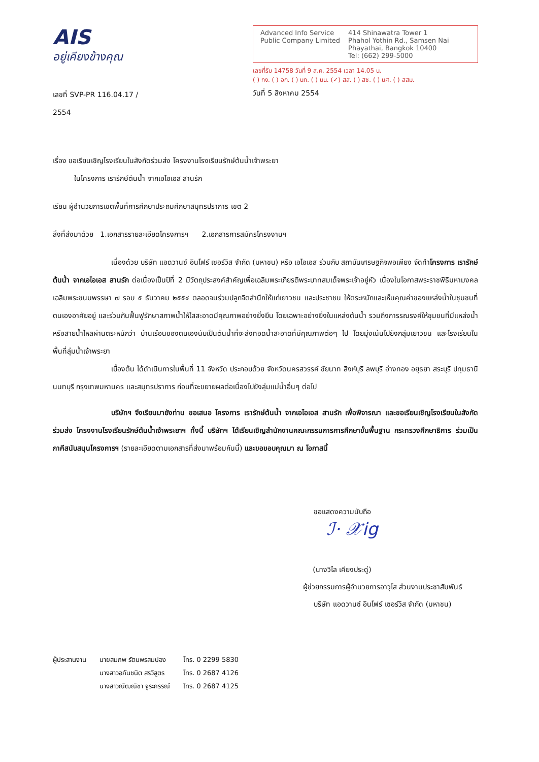AIS
อยู่เคียงข้างคุณ
เลขที่ SVP-PR 116.04.17 / 2554
Advanced Info Service
Public Company Limited
414 Shinawatra Tower 1
Phahol Yothin Rd., Samsen Nai
Phayathai, Bangkok 10400
Tel: (662) 299-5000
เลขที่รับ 14758 วันที่ 9 ส.ค. 2554 เวลา 14.05 น.
( ) กง. ( ) อก. ( ) นก. ( ) นน. (✓) สส. ( ) สช. ( ) นศ. ( ) สสม.
วันที่ 5 สิงหาคม 2554
เรื่อง ขอเรียนเชิญโรงเรียนในสังกัดร่วมส่ง โครงงานโรงเรียนรักษ์ต้นน้ำเจ้าพระยา
ในโครงการ เรารักษ์ต้นน้ำ จากเอไอเอส สานรัก
เรียน ผู้อำนวยการเขตพื้นที่การศึกษาประถมศึกษาสมุทรปราการ เขต 2
สิ่งที่ส่งมาด้วย 1.เอกสารรายละเอียดโครงการฯ 2.เอกสารการสมัครโครงงานฯ
เนื่องด้วย บริษัท แอดวานซ์ อินโฟร์ เซอร์วิส จำกัด (มหาชน) หรือ เอไอเอส ร่วมกับ สถาบันเศรษฐกิจพอเพียง จัดทำโครงการ เรารักษ์ต้นน้ำ จากเอไอเอส สานรัก ต่อเนื่องเป็นปีที่ 2 มีวัตถุประสงค์สำคัญเพื่อเฉลิมพระเกียรติพระบาทสมเด็จพระเจ้าอยู่หัว เนื่องในโอกาสพระราชพิธีมหามงคลเฉลิมพระชนมพรรษา ๗ รอบ ๕ ธันวาคม ๒๕๕๔ ตลอดจนร่วมปลูกจิตสำนึกให้แก่เยาวชน และประชาชน ให้ตระหนักและเห็นคุณค่าของแหล่งน้ำในชุมชนที่ตนเองอาศัยอยู่ และร่วมกันฟื้นฟูรักษาสภาพน้ำให้ใสสะอาดมีคุณภาพอย่างยั่งยืน โดยเฉพาะอย่างยิ่งในแหล่งต้นน้ำ รวมถึงการรณรงค์ให้ชุมชนที่มีแหล่งน้ำ หรือสายน้ำไหลผ่านตระหนักว่า บ้านเรือนของตนเองนับเป็นต้นน้ำที่จะส่งทอดน้ำสะอาดที่มีคุณภาพต่อๆ ไป โดยมุ่งเน้นไปยังกลุ่มเยาวชน และโรงเรียนในพื้นที่ลุ่มน้ำเจ้าพระยา
เบื้องต้น ได้ดำเนินการในพื้นที่ 11 จังหวัด ประกอบด้วย จังหวัดนครสวรรค์ ชัยนาท สิงห์บุรี ลพบุรี อ่างทอง อยุธยา สระบุรี ปทุมธานี นนทบุรี กรุงเทพมหานคร และสมุทรปราการ ก่อนที่จะขยายผลต่อเนื่องไปยังลุ่มแม่น้ำอื่นๆ ต่อไป
บริษัทฯ จึงเรียนมายังท่าน ขอเสนอ โครงการ เรารักษ์ต้นน้ำ จากเอไอเอส สานรัก เพื่อพิจารณา และขอเรียนเชิญโรงเรียนในสังกัดร่วมส่ง โครงงานโรงเรียนรักษ์ต้นน้ำเจ้าพระยาฯ ทั้งนี้ บริษัทฯ ได้เรียนเชิญสำนักงานคณะกรรมการการศึกษาขั้นพื้นฐาน กระทรวงศึกษาธิการ ร่วมเป็นภาคีสนับสนุนโครงการฯ (รายละเอียดตามเอกสารที่ส่งมาพร้อมกันนี้) และขอขอบคุณมา ณ โอกาสนี้
ขอแสดงความนับถือ
ℐ· 𝒳ig
(นางวิไล เคียงประดู่)
ผู้ช่วยกรรมการผู้อำนวยการอาวุโส ส่วนงานประชาสัมพันธ์
บริษัท แอดวานซ์ อินโฟร์ เซอร์วิส จำกัด (มหาชน)
| ผู้ประสานงาน | นายสมภพ รัตนพรสมปอง | โทร. 0 2299 5830 |
| | นางสาวอภันชนิต สรวิสูตร | โทร. 0 2687 4126 |
| | นางสาวณัฒณิชา จูระกรรณ์ | โทร. 0 2687 4125 |